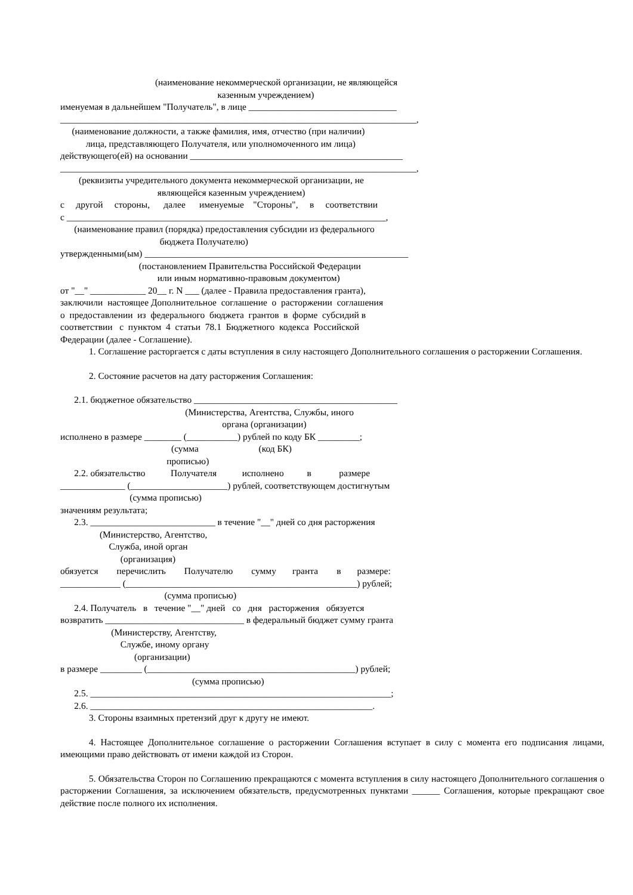(наименование некоммерческой организации, не являющейся
казенным учреждением)
именуемая в дальнейшем "Получатель", в лице ________________________________
_____________________________________________________________________________,
(наименование должности, а также фамилия, имя, отчество (при наличии)
лица, представляющего Получателя, или уполномоченного им лица)
действующего(ей) на основании ______________________________________________
_____________________________________________________________________________,
(реквизиты учредительного документа некоммерческой организации, не
являющейся казенным учреждением)
с другой стороны, далее именуемые "Стороны", в соответствии
с _____________________________________________________________________,
(наименование правил (порядка) предоставления субсидии из федерального
бюджета Получателю)
утвержденными(ым) _________________________________________________________
(постановлением Правительства Российской Федерации
или иным нормативно-правовым документом)
от "__" ____________ 20__ г. N ___ (далее - Правила предоставления гранта),
заключили настоящее Дополнительное соглашение о расторжении соглашения
о предоставлении из федерального бюджета грантов в форме субсидий в
соответствии с пунктом 4 статьи 78.1 Бюджетного кодекса Российской
Федерации (далее - Соглашение).
1. Соглашение расторгается с даты вступления в силу настоящего Дополнительного соглашения о расторжении Соглашения.
2. Состояние расчетов на дату расторжения Соглашения:
2.1. бюджетное обязательство ____________________________________________
(Министерства, Агентства, Службы, иного
органа (организации)
исполнено в размере ________ (___________) рублей по коду БК _________;
(сумма (код БК)
прописью)
2.2. обязательство Получателя исполнено в размере
______________ (_____________________) рублей, соответствующем достигнутым
(сумма прописью)
значениям результата;
2.3. ___________________________ в течение "__" дней со дня расторжения
(Министерство, Агентство,
Служба, иной орган
(организация)
обязуется перечислить Получателю сумму гранта в размере:
_____________ (__________________________________________________) рублей;
(сумма прописью)
2.4. Получатель в течение "__" дней со дня расторжения обязуется
возвратить ______________________________ в федеральный бюджет сумму гранта
(Министерству, Агентству,
Службе, иному органу
(организации)
в размере _________ (_____________________________________________) рублей;
(сумма прописью)
2.5. _________________________________________________________________;
2.6. _____________________________________________________________.
3. Стороны взаимных претензий друг к другу не имеют.
4. Настоящее Дополнительное соглашение о расторжении Соглашения вступает в силу с момента его подписания лицами, имеющими право действовать от имени каждой из Сторон.
5. Обязательства Сторон по Соглашению прекращаются с момента вступления в силу настоящего Дополнительного соглашения о расторжении Соглашения, за исключением обязательств, предусмотренных пунктами ______ Соглашения, которые прекращают свое действие после полного их исполнения.